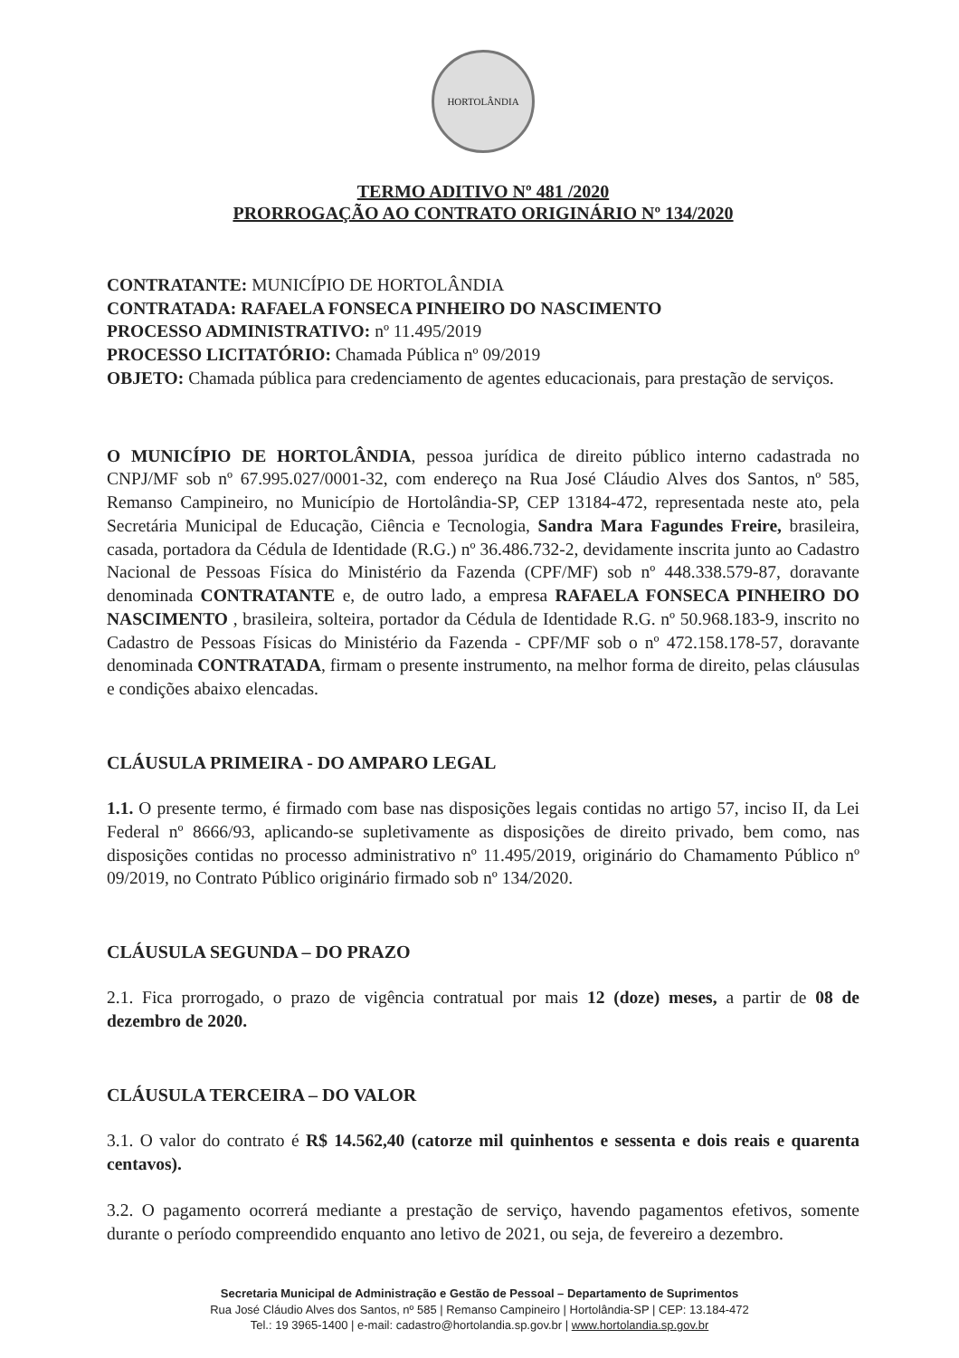HORTOLÂNDIA
TERMO ADITIVO Nº 481 /2020
PRORROGAÇÃO AO CONTRATO ORIGINÁRIO Nº 134/2020
CONTRATANTE: MUNICÍPIO DE HORTOLÂNDIA
CONTRATADA: RAFAELA FONSECA PINHEIRO DO NASCIMENTO
PROCESSO ADMINISTRATIVO: nº 11.495/2019
PROCESSO LICITATÓRIO: Chamada Pública nº 09/2019
OBJETO: Chamada pública para credenciamento de agentes educacionais, para prestação de serviços.
O MUNICÍPIO DE HORTOLÂNDIA, pessoa jurídica de direito público interno cadastrada no CNPJ/MF sob nº 67.995.027/0001-32, com endereço na Rua José Cláudio Alves dos Santos, nº 585, Remanso Campineiro, no Município de Hortolândia-SP, CEP 13184-472, representada neste ato, pela Secretária Municipal de Educação, Ciência e Tecnologia, Sandra Mara Fagundes Freire, brasileira, casada, portadora da Cédula de Identidade (R.G.) nº 36.486.732-2, devidamente inscrita junto ao Cadastro Nacional de Pessoas Física do Ministério da Fazenda (CPF/MF) sob nº 448.338.579-87, doravante denominada CONTRATANTE e, de outro lado, a empresa RAFAELA FONSECA PINHEIRO DO NASCIMENTO , brasileira, solteira, portador da Cédula de Identidade R.G. nº 50.968.183-9, inscrito no Cadastro de Pessoas Físicas do Ministério da Fazenda - CPF/MF sob o nº 472.158.178-57, doravante denominada CONTRATADA, firmam o presente instrumento, na melhor forma de direito, pelas cláusulas e condições abaixo elencadas.
CLÁUSULA PRIMEIRA - DO AMPARO LEGAL
1.1. O presente termo, é firmado com base nas disposições legais contidas no artigo 57, inciso II, da Lei Federal nº 8666/93, aplicando-se supletivamente as disposições de direito privado, bem como, nas disposições contidas no processo administrativo nº 11.495/2019, originário do Chamamento Público nº 09/2019, no Contrato Público originário firmado sob nº 134/2020.
CLÁUSULA SEGUNDA – DO PRAZO
2.1. Fica prorrogado, o prazo de vigência contratual por mais 12 (doze) meses, a partir de 08 de dezembro de 2020.
CLÁUSULA TERCEIRA – DO VALOR
3.1. O valor do contrato é R$ 14.562,40 (catorze mil quinhentos e sessenta e dois reais e quarenta centavos).
3.2. O pagamento ocorrerá mediante a prestação de serviço, havendo pagamentos efetivos, somente durante o período compreendido enquanto ano letivo de 2021, ou seja, de fevereiro a dezembro.
Secretaria Municipal de Administração e Gestão de Pessoal – Departamento de Suprimentos
Rua José Cláudio Alves dos Santos, nº 585 | Remanso Campineiro | Hortolândia-SP | CEP: 13.184-472
Tel.: 19 3965-1400 | e-mail: cadastro@hortolandia.sp.gov.br | www.hortolandia.sp.gov.br